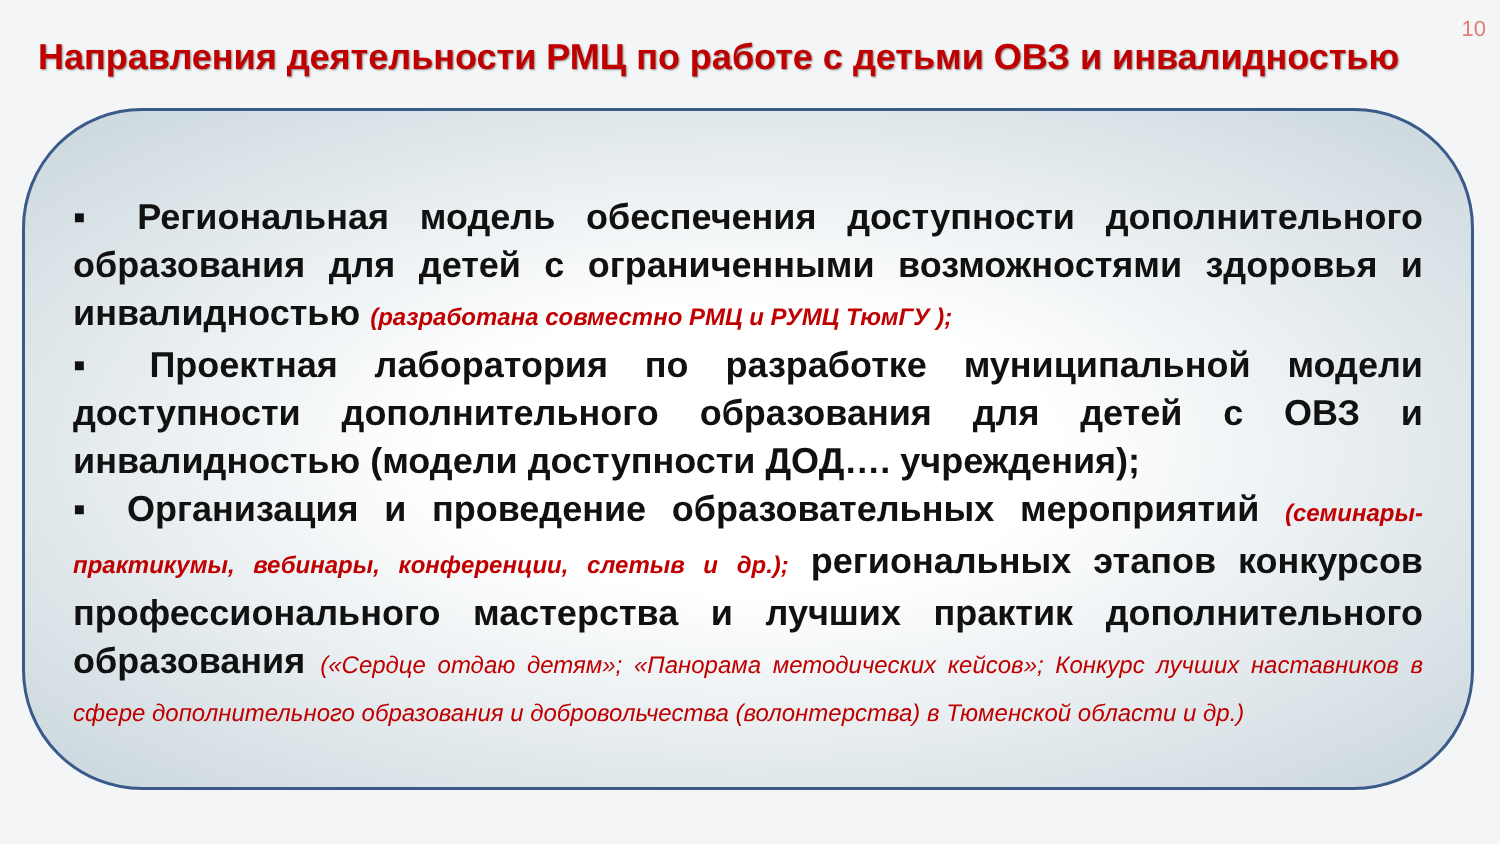10
Направления деятельности РМЦ по работе с детьми ОВЗ и инвалидностью
▪ Региональная модель обеспечения доступности дополнительного образования для детей с ограниченными возможностями здоровья и инвалидностью (разработана совместно РМЦ и РУМЦ ТюмГУ );
▪ Проектная лаборатория по разработке муниципальной модели доступности дополнительного образования для детей с ОВЗ и инвалидностью (модели доступности ДОД…. учреждения);
▪ Организация и проведение образовательных мероприятий (семинары-практикумы, вебинары, конференции, слетыв и др.); региональных этапов конкурсов профессионального мастерства и лучших практик дополнительного образования («Сердце отдаю детям»; «Панорама методических кейсов»; Конкурс лучших наставников в сфере дополнительного образования и добровольчества (волонтерства) в Тюменской области и др.)